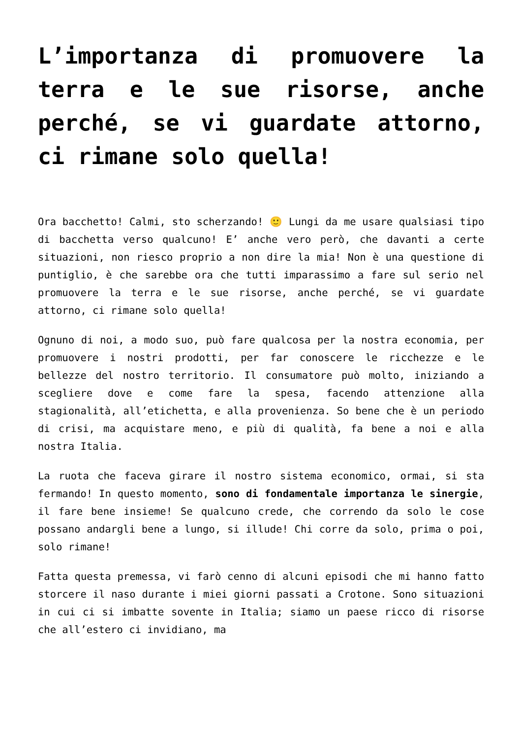L’importanza di promuovere la terra e le sue risorse, anche perché, se vi guardate attorno, ci rimane solo quella!
Ora bacchetto! Calmi, sto scherzando! 🙂 Lungi da me usare qualsiasi tipo di bacchetta verso qualcuno! E’ anche vero però, che davanti a certe situazioni, non riesco proprio a non dire la mia! Non è una questione di puntiglio, è che sarebbe ora che tutti imparassimo a fare sul serio nel promuovere la terra e le sue risorse, anche perché, se vi guardate attorno, ci rimane solo quella!
Ognuno di noi, a modo suo, può fare qualcosa per la nostra economia, per promuovere i nostri prodotti, per far conoscere le ricchezze e le bellezze del nostro territorio. Il consumatore può molto, iniziando a scegliere dove e come fare la spesa, facendo attenzione alla stagionalità, all’etichetta, e alla provenienza. So bene che è un periodo di crisi, ma acquistare meno, e più di qualità, fa bene a noi e alla nostra Italia.
La ruota che faceva girare il nostro sistema economico, ormai, si sta fermando! In questo momento, sono di fondamentale importanza le sinergie, il fare bene insieme! Se qualcuno crede, che correndo da solo le cose possano andargli bene a lungo, si illude! Chi corre da solo, prima o poi, solo rimane!
Fatta questa premessa, vi farò cenno di alcuni episodi che mi hanno fatto storcere il naso durante i miei giorni passati a Crotone. Sono situazioni in cui ci si imbatte sovente in Italia; siamo un paese ricco di risorse che all’estero ci invidiano, ma